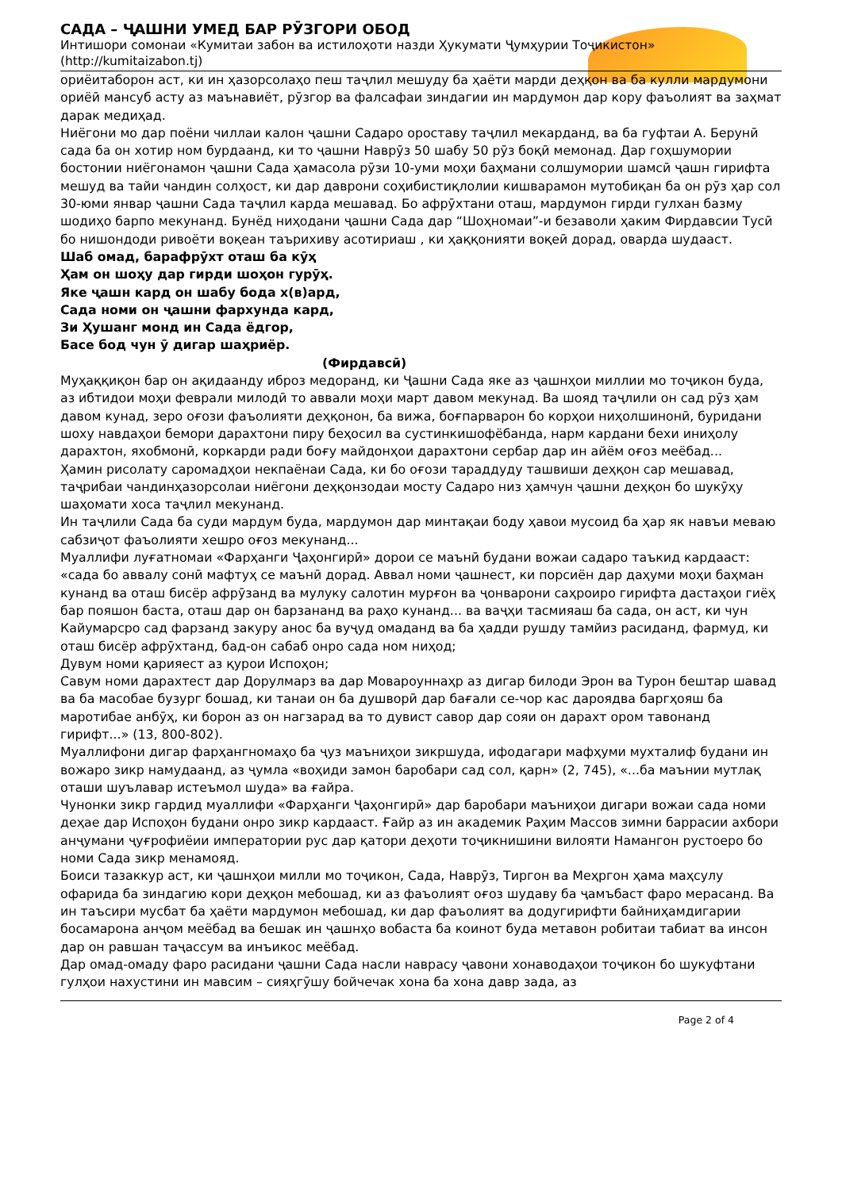САДА – ҶАШНИ УМЕД БАР РӮЗГОРИ ОБОД
Интишори сомонаи «Кумитаи забон ва истилоҳоти назди Ҳукумати Ҷумҳурии Тоҷикистон»
(http://kumitaizabon.tj)
ориёитаборон аст, ки ин ҳазорсолаҳо пеш таҷлил мешуду ба ҳаёти марди деҳқон ва ба кулли мардумони ориёӣ мансуб асту аз маънавиёт, рӯзгор ва фалсафаи зиндагии ин мардумон дар кору фаъолият ва заҳмат дарак медиҳад.
Ниёгони мо дар поёни чиллаи калон ҷашни Садаро ороставу таҷлил мекарданд, ва ба гуфтаи А. Берунӣ сада ба он хотир ном бурдаанд, ки то ҷашни Наврӯз 50 шабу 50 рӯз боқӣ мемонад. Дар гоҳшумории бостонии ниёгонамон ҷашни Сада ҳамасола рӯзи 10-уми моҳи баҳмани солшумории шамсӣ ҷашн гирифта мешуд ва тайи чандин солҳост, ки дар даврони соҳибистиқлолии кишварамон мутобиқан ба он рӯз ҳар сол 30-юми январ ҷашни Сада таҷлил карда мешавад. Бо афрӯхтани оташ, мардумон гирди гулхан базму шодиҳо барпо мекунанд. Бунёд ниҳодани ҷашни Сада дар “Шоҳномаи”-и безаволи ҳаким Фирдавсии Тусӣ бо нишондоди ривоёти воқеан таърихиву асотириаш , ки ҳаққонияти воқеӣ дорад, оварда шудааст.
Шаб омад, барафрӯхт оташ ба кӯҳ
Ҳам он шоҳу дар гирди шоҳон гурӯҳ.
Яке ҷашн кард он шабу бода х(в)ард,
Сада номи он ҷашни фархунда кард,
Зи Ҳушанг монд ин Сада ёдгор,
Басе бод чун ӯ дигар шаҳриёр.
(Фирдавсӣ)
Муҳаққиқон бар он ақидаанду иброз медоранд, ки Ҷашни Сада яке аз ҷашнҳои миллии мо тоҷикон буда, аз ибтидои моҳи феврали милодӣ то аввали моҳи март давом мекунад. Ва шояд таҷлили он сад рӯз ҳам давом кунад, зеро оғози фаъолияти деҳқонон, ба вижа, боғпарварон бо корҳои ниҳолшинонӣ, буридани шоху навдаҳои бемори дарахтони пиру беҳосил ва сустинкишофёбанда, нарм кардани бехи иниҳолу дарахтон, яхобмонӣ, коркарди ради боғу майдонҳои дарахтони сербар дар ин айём оғоз меёбад...
Ҳамин рисолату саромадҳои некпаёнаи Сада, ки бо оғози тараддуду ташвиши деҳқон сар мешавад, таҷрибаи чандинҳазорсолаи ниёгони деҳқонзодаи мосту Садаро низ ҳамчун ҷашни деҳқон бо шукӯҳу шаҳомати хоса таҷлил мекунанд.
Ин таҷлили Сада ба суди мардум буда, мардумон дар минтақаи боду ҳавои мусоид ба ҳар як навъи меваю сабзиҷот фаъолияти хешро оғоз мекунанд...
Муаллифи луғатномаи «Фарҳанги Ҷаҳонгирӣ» дорои се маънӣ будани вожаи садаро таъкид кардааст: «сада бо аввалу сонӣ мафтуҳ се маънӣ дорад. Аввал номи ҷашнест, ки порсиён дар даҳуми моҳи баҳман кунанд ва оташ бисёр афрӯзанд ва мулуку салотин мурғон ва ҷонварони саҳроиро гирифта дастаҳои гиёҳ бар пояшон баста, оташ дар он барзананд ва раҳо кунанд... ва ваҷҳи тасмияаш ба сада, он аст, ки чун Кайумарсро сад фарзанд закуру анос ба вуҷуд омаданд ва ба ҳадди рушду тамйиз расиданд, фармуд, ки оташ бисёр афрӯхтанд, бад-он сабаб онро сада ном ниҳод;
Дувум номи қарияест аз қурои Испоҳон;
Савум номи дарахтест дар Дорулмарз ва дар Мовароуннаҳр аз дигар билоди Эрон ва Турон бештар шавад ва ба масобае бузург бошад, ки танаи он ба душворӣ дар бағали се-чор кас дароядва баргҳояш ба маротибае анбӯҳ, ки борон аз он нагзарад ва то дувист савор дар сояи он дарахт ором тавонанд гирифт...» (13, 800-802).
Муаллифони дигар фарҳангномаҳо ба ҷуз маъниҳои зикршуда, ифодагари мафҳуми мухталиф будани ин вожаро зикр намудаанд, аз ҷумла «воҳиди замон баробари сад сол, қарн» (2, 745), «...ба маънии мутлақ оташи шуълавар истеъмол шуда» ва ғайра.
Чунонки зикр гардид муаллифи «Фарҳанги Ҷаҳонгирӣ» дар баробари маъниҳои дигари вожаи сада номи деҳае дар Испоҳон будани онро зикр кардааст. Ғайр аз ин академик Раҳим Массов зимни баррасии ахбори анҷумани ҷуғрофиёии императории рус дар қатори деҳоти тоҷикнишини вилояти Намангон рустоеро бо номи Сада зикр менамояд.
Боиси тазаккур аст, ки ҷашнҳои милли мо тоҷикон, Сада, Наврӯз, Тиргон ва Меҳргон ҳама маҳсулу офарида ба зиндагию кори деҳқон мебошад, ки аз фаъолият оғоз шудаву ба ҷамъбаст фаро мерасанд. Ва ин таъсири мусбат ба ҳаёти мардумон мебошад, ки дар фаъолият ва додугирифти байниҳамдигарии босамарона анҷом меёбад ва бешак ин ҷашнҳо вобаста ба коинот буда метавон робитаи табиат ва инсон дар он равшан таҷассум ва инъикос меёбад.
Дар омад-омаду фаро расидани ҷашни Сада насли наврасу ҷавони хонаводаҳои тоҷикон бо шукуфтани гулҳои нахустини ин мавсим – сияҳгӯшу бойчечак хона ба хона давр зада, аз
Page 2 of 4